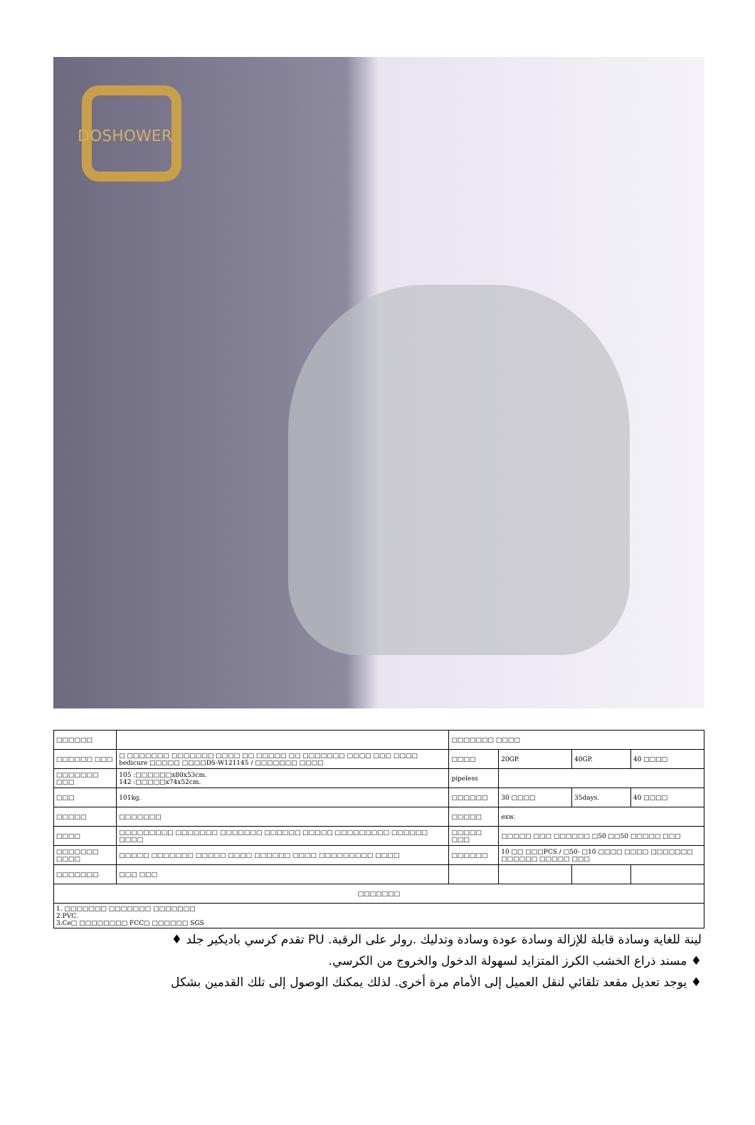DOSHOWER
| □□□□□□ | | □□□□□□□ □□□□ | | | |
| □□□□□□ □□□ | □ □□□□□□□ □□□□□□□ □□□□ □□ □□□□□ □□ □□□□□□□ □□□□ □□□ □□□□ bedicure □□□□□ □□□□DS-W121145 / □□□□□□□ □□□□ | □□□□ | 20GP. | 40GP. | 40 □□□□ |
| □□□□□□□ □□□ | 105 :□□□□□□x80x53cm. 142 :□□□□□x74x52cm. | pipeless | | | |
| □□□ | 101kg. | □□□□□□ | 30 □□□□ | 35days. | 40 □□□□ |
| □□□□□ | □□□□□□□ | □□□□□ | exw. | | |
| □□□□ | □□□□□□□□□ □□□□□□□ □□□□□□□ □□□□□□ □□□□□ □□□□□□□□□ □□□□□□ □□□□ | □□□□□ □□□ | □□□□□ □□□ □□□□□□ □50 □□50 □□□□□ □□□ | | |
| □□□□□□□ □□□□ | □□□□□ □□□□□□□ □□□□□ □□□□ □□□□□□ □□□□ □□□□□□□□□ □□□□ | □□□□□□ | 10 □□ □□□PCS / □50- □10 □□□□ □□□□ □□□□□□□ □□□□□□ □□□□□ □□□ | | |
| □□□□□□□ | □□□ □□□ | | | | |
| □□□□□□□ | | | | | |
| 1. □□□□□□□ □□□□□□□ □□□□□□□ 2.PVC. 3.Ce□ □□□□□□□□ FCC□ □□□□□□ SGS | | | | | |
لينة للغاية وسادة قابلة للإزالة وسادة عودة وسادة وتدليك .رولر على الرقبة. PU تقدم كرسي باديكير جلد ♦
♦ مسند ذراع الخشب الكرز المتزايد لسهولة الدخول والخروج من الكرسي.
♦ يوجد تعديل مقعد تلقائي لنقل العميل إلى الأمام مرة أخرى. لذلك يمكنك الوصول إلى تلك القدمين بشكل